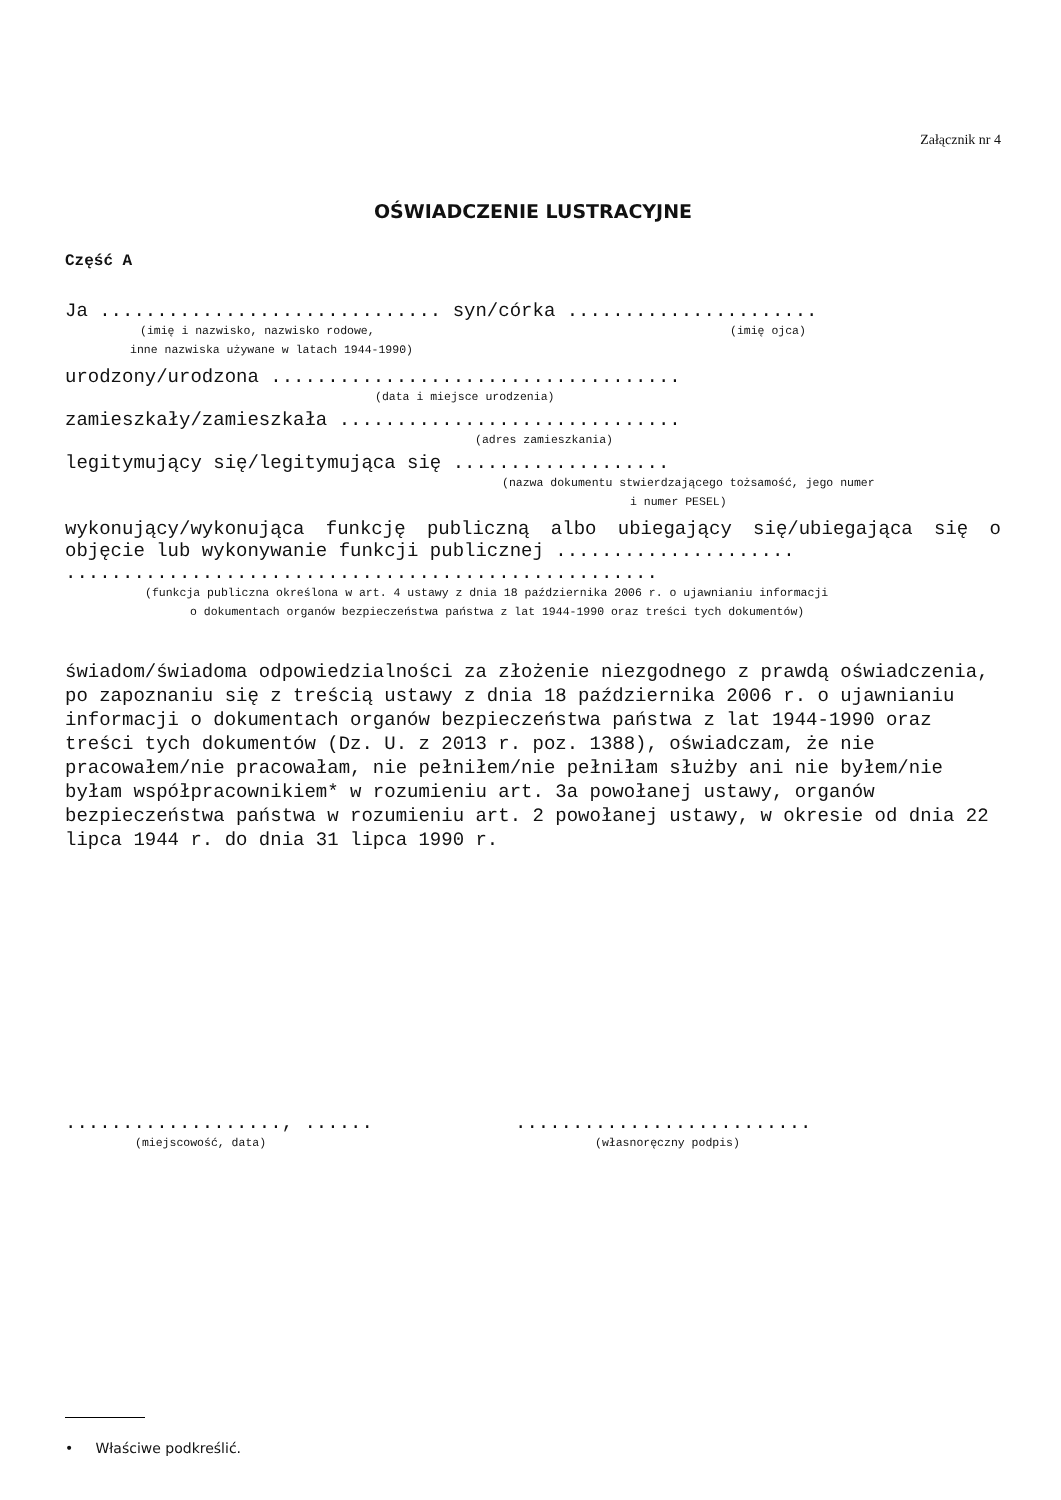Załącznik nr 4
OŚWIADCZENIE LUSTRACYJNE
Część A
Ja .............................. syn/córka ......................
(imię i nazwisko, nazwisko rodowe, (imię ojca)
inne nazwiska używane w latach 1944-1990)
urodzony/urodzona ....................................
(data i miejsce urodzenia)
zamieszkały/zamieszkała ..............................
(adres zamieszkania)
legitymujący się/legitymująca się ...................
(nazwa dokumentu stwierdzającego tożsamość, jego numer
i numer PESEL)
wykonujący/wykonująca funkcję publiczną albo ubiegający się/ubiegająca się o objęcie lub wykonywanie funkcji publicznej .....................
....................................................
(funkcja publiczna określona w art. 4 ustawy z dnia 18 października 2006 r. o ujawnianiu informacji
o dokumentach organów bezpieczeństwa państwa z lat 1944-1990 oraz treści tych dokumentów)
świadom/świadoma odpowiedzialności za złożenie niezgodnego z prawdą oświadczenia, po zapoznaniu się z treścią ustawy z dnia 18 października 2006 r. o ujawnianiu informacji o dokumentach organów bezpieczeństwa państwa z lat 1944-1990 oraz treści tych dokumentów (Dz. U. z 2013 r. poz. 1388), oświadczam, że nie pracowałem/nie pracowałam, nie pełniłem/nie pełniłam służby ani nie byłem/nie byłam współpracownikiem* w rozumieniu art. 3a powołanej ustawy, organów bezpieczeństwa państwa w rozumieniu art. 2 powołanej ustawy, w okresie od dnia 22 lipca 1944 r. do dnia 31 lipca 1990 r.
..................., ......
(miejscowość, data)
..........................
(własnoręczny podpis)
• Właściwe podkreślić.